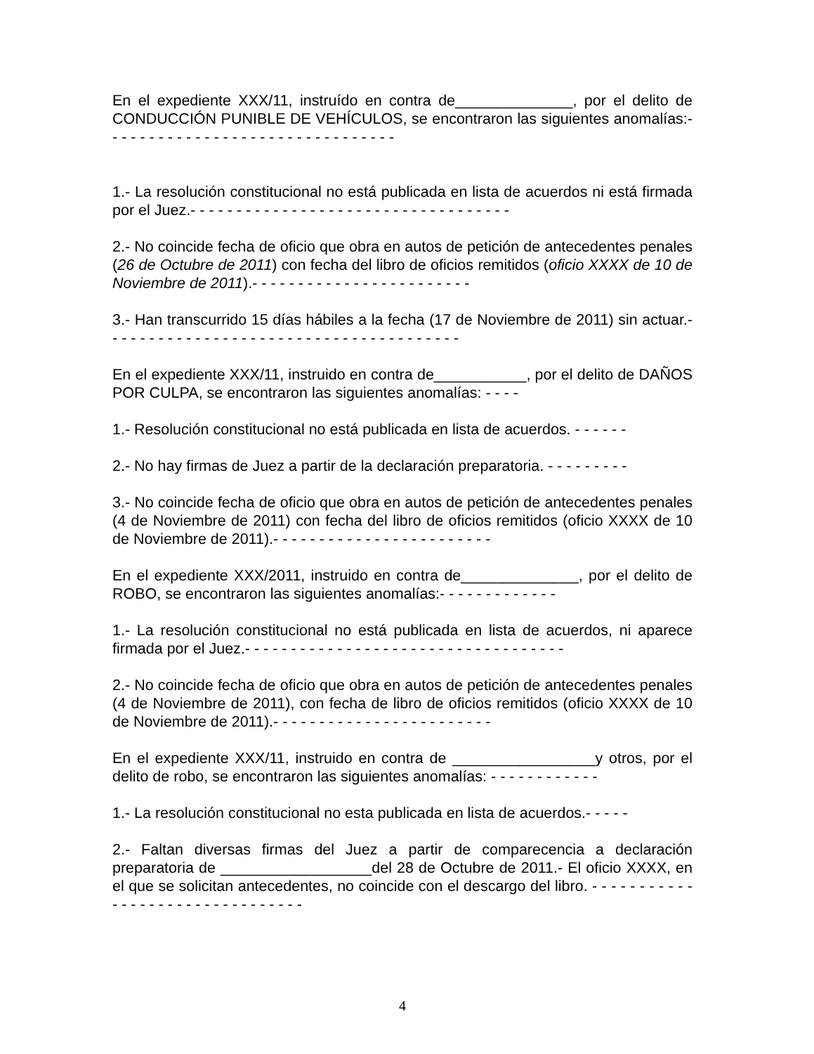En el expediente XXX/11, instruído en contra de______________, por el delito de CONDUCCIÓN PUNIBLE DE VEHÍCULOS, se encontraron las siguientes anomalías:- - - - - - - - - - - - - - - - - - - - - - - - - - - - - - - -
1.- La resolución constitucional no está publicada en lista de acuerdos ni está firmada por el Juez.- - - - - - - - - - - - - - - - - - - - - - - - - - - - - - - - - - -
2.- No coincide fecha de oficio que obra en autos de petición de antecedentes penales (26 de Octubre de 2011) con fecha del libro de oficios remitidos (oficio XXXX de 10 de Noviembre de 2011).- - - - - - - - - - - - - - - - - - - - - - - -
3.- Han transcurrido 15 días hábiles a la fecha (17 de Noviembre de 2011) sin actuar.- - - - - - - - - - - - - - - - - - - - - - - - - - - - - - - - - - - - - - -
En el expediente XXX/11, instruido en contra de___________, por el delito de DAÑOS POR CULPA, se encontraron las siguientes anomalías: - - - -
1.- Resolución constitucional no está publicada en lista de acuerdos. - - - - - -
2.- No hay firmas de Juez a partir de la declaración preparatoria. - - - - - - - - -
3.- No coincide fecha de oficio que obra en autos de petición de antecedentes penales (4 de Noviembre de 2011) con fecha del libro de oficios remitidos (oficio XXXX de 10 de Noviembre de 2011).- - - - - - - - - - - - - - - - - - - - - - - -
En el expediente XXX/2011, instruido en contra de______________, por el delito de ROBO, se encontraron las siguientes anomalías:- - - - - - - - - - - - -
1.- La resolución constitucional no está publicada en lista de acuerdos, ni aparece firmada por el Juez.- - - - - - - - - - - - - - - - - - - - - - - - - - - - - - - - - - -
2.- No coincide fecha de oficio que obra en autos de petición de antecedentes penales (4 de Noviembre de 2011), con fecha de libro de oficios remitidos (oficio XXXX de 10 de Noviembre de 2011).- - - - - - - - - - - - - - - - - - - - - - - -
En el expediente XXX/11, instruido en contra de _________________y otros, por el delito de robo, se encontraron las siguientes anomalías: - - - - - - - - - - - -
1.- La resolución constitucional no esta publicada en lista de acuerdos.- - - - -
2.- Faltan diversas firmas del Juez a partir de comparecencia a declaración preparatoria de __________________del 28 de Octubre de 2011.- El oficio XXXX, en el que se solicitan antecedentes, no coincide con el descargo del libro. - - - - - - - - - - - - - - - - - - - - - - - - - - - - - - - -
4